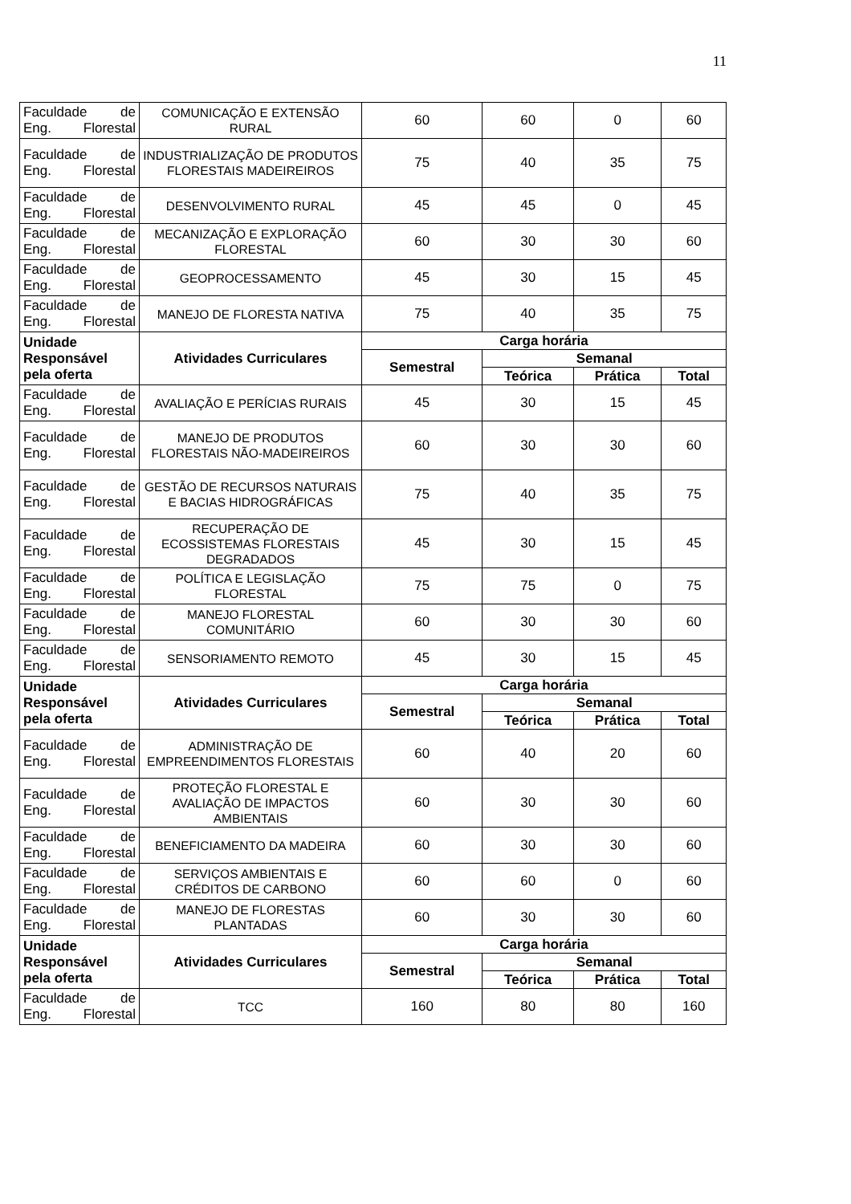11
| Faculdade de Eng. Florestal | COMUNICAÇÃO E EXTENSÃO RURAL | 60 | 60 | 0 | 60 |
| Faculdade de Eng. Florestal | INDUSTRIALIZAÇÃO DE PRODUTOS FLORESTAIS MADEIREIROS | 75 | 40 | 35 | 75 |
| Faculdade de Eng. Florestal | DESENVOLVIMENTO RURAL | 45 | 45 | 0 | 45 |
| Faculdade de Eng. Florestal | MECANIZAÇÃO E EXPLORAÇÃO FLORESTAL | 60 | 30 | 30 | 60 |
| Faculdade de Eng. Florestal | GEOPROCESSAMENTO | 45 | 30 | 15 | 45 |
| Faculdade de Eng. Florestal | MANEJO DE FLORESTA NATIVA | 75 | 40 | 35 | 75 |
| Unidade Responsável pela oferta | Atividades Curriculares | Carga horária | | | |
| | | Semestral | Semanal | | |
| | | | Teórica | Prática | Total |
| Faculdade de Eng. Florestal | AVALIAÇÃO E PERÍCIAS RURAIS | 45 | 30 | 15 | 45 |
| Faculdade de Eng. Florestal | MANEJO DE PRODUTOS FLORESTAIS NÃO-MADEIREIROS | 60 | 30 | 30 | 60 |
| Faculdade de Eng. Florestal | GESTÃO DE RECURSOS NATURAIS E BACIAS HIDROGRÁFICAS | 75 | 40 | 35 | 75 |
| Faculdade de Eng. Florestal | RECUPERAÇÃO DE ECOSSISTEMAS FLORESTAIS DEGRADADOS | 45 | 30 | 15 | 45 |
| Faculdade de Eng. Florestal | POLÍTICA E LEGISLAÇÃO FLORESTAL | 75 | 75 | 0 | 75 |
| Faculdade de Eng. Florestal | MANEJO FLORESTAL COMUNITÁRIO | 60 | 30 | 30 | 60 |
| Faculdade de Eng. Florestal | SENSORIAMENTO REMOTO | 45 | 30 | 15 | 45 |
| Unidade Responsável pela oferta | Atividades Curriculares | Carga horária | | | |
| | | Semestral | Semanal | | |
| | | | Teórica | Prática | Total |
| Faculdade de Eng. Florestal | ADMINISTRAÇÃO DE EMPREENDIMENTOS FLORESTAIS | 60 | 40 | 20 | 60 |
| Faculdade de Eng. Florestal | PROTEÇÃO FLORESTAL E AVALIAÇÃO DE IMPACTOS AMBIENTAIS | 60 | 30 | 30 | 60 |
| Faculdade de Eng. Florestal | BENEFICIAMENTO DA MADEIRA | 60 | 30 | 30 | 60 |
| Faculdade de Eng. Florestal | SERVIÇOS AMBIENTAIS E CRÉDITOS DE CARBONO | 60 | 60 | 0 | 60 |
| Faculdade de Eng. Florestal | MANEJO DE FLORESTAS PLANTADAS | 60 | 30 | 30 | 60 |
| Unidade Responsável pela oferta | Atividades Curriculares | Carga horária | | | |
| | | Semestral | Semanal | | |
| | | | Teórica | Prática | Total |
| Faculdade de Eng. Florestal | TCC | 160 | 80 | 80 | 160 |